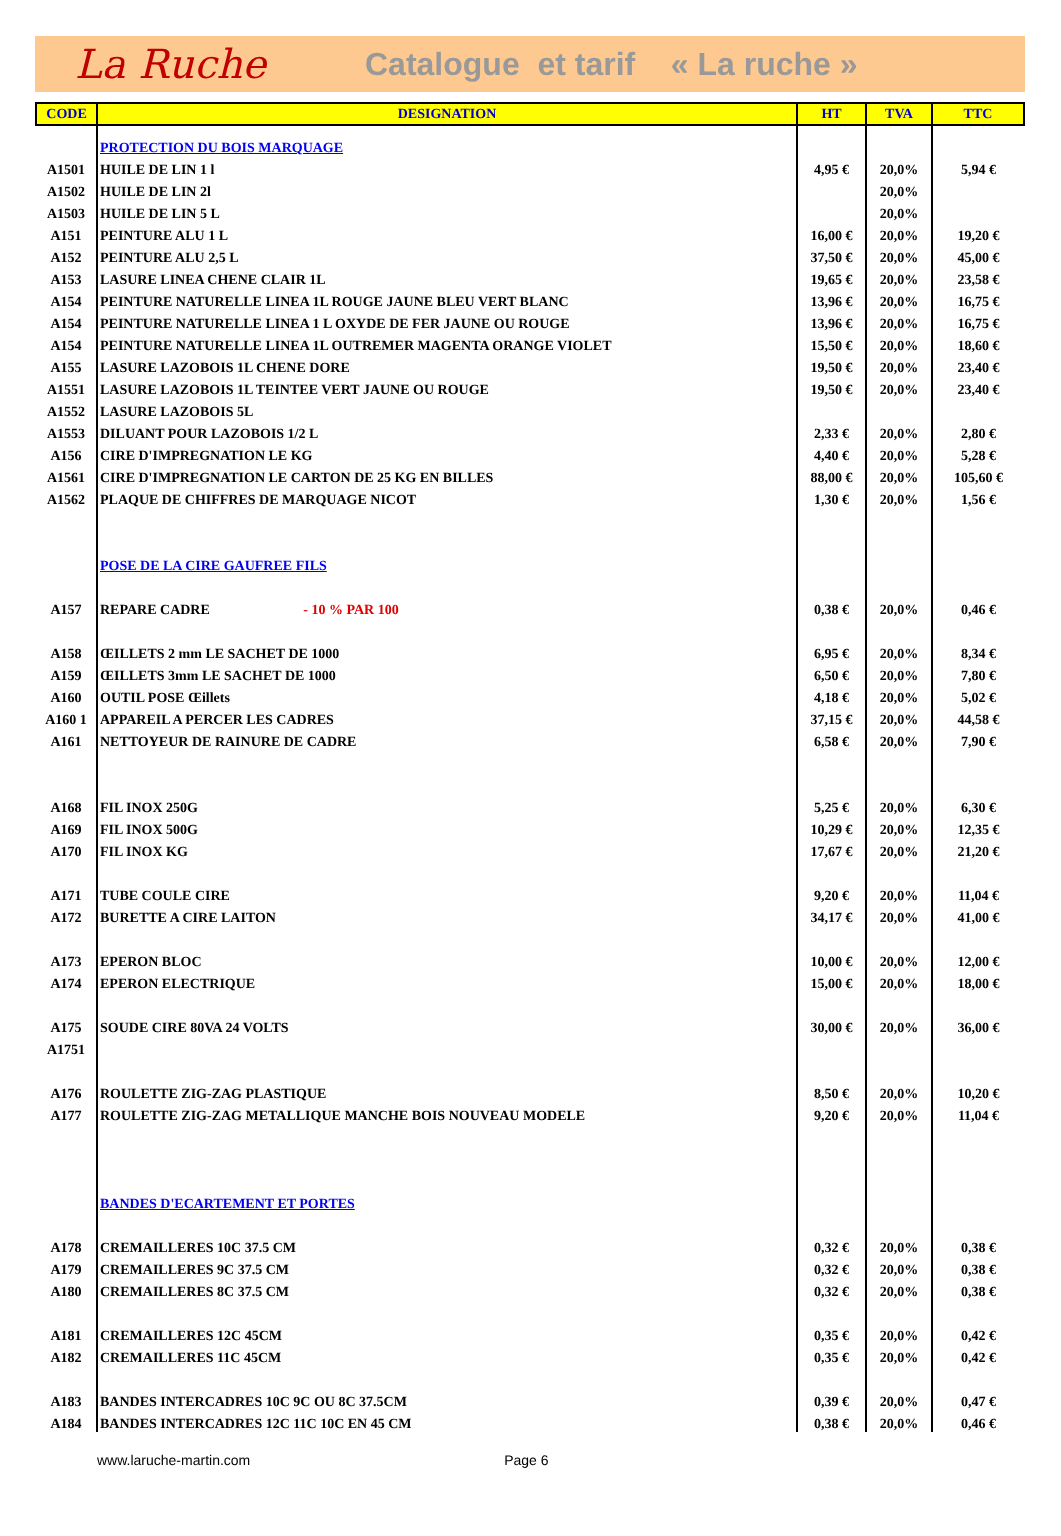La Ruche
Catalogue et tarif « La ruche »
| CODE | DESIGNATION | HT | TVA | TTC |
| --- | --- | --- | --- | --- |
| | PROTECTION DU BOIS MARQUAGE | | | |
| A1501 | HUILE DE LIN 1 l | 4,95 € | 20,0% | 5,94 € |
| A1502 | HUILE DE LIN 2l | | 20,0% | |
| A1503 | HUILE DE LIN 5 L | | 20,0% | |
| A151 | PEINTURE ALU 1 L | 16,00 € | 20,0% | 19,20 € |
| A152 | PEINTURE ALU 2,5 L | 37,50 € | 20,0% | 45,00 € |
| A153 | LASURE LINEA CHENE CLAIR 1L | 19,65 € | 20,0% | 23,58 € |
| A154 | PEINTURE NATURELLE LINEA 1L ROUGE JAUNE BLEU VERT BLANC | 13,96 € | 20,0% | 16,75 € |
| A154 | PEINTURE NATURELLE LINEA 1 L OXYDE DE FER JAUNE OU ROUGE | 13,96 € | 20,0% | 16,75 € |
| A154 | PEINTURE NATURELLE LINEA 1L OUTREMER MAGENTA ORANGE VIOLET | 15,50 € | 20,0% | 18,60 € |
| A155 | LASURE LAZOBOIS 1L CHENE DORE | 19,50 € | 20,0% | 23,40 € |
| A1551 | LASURE LAZOBOIS 1L TEINTEE VERT JAUNE OU ROUGE | 19,50 € | 20,0% | 23,40 € |
| A1552 | LASURE LAZOBOIS 5L | | | |
| A1553 | DILUANT POUR LAZOBOIS 1/2 L | 2,33 € | 20,0% | 2,80 € |
| A156 | CIRE D'IMPREGNATION LE KG | 4,40 € | 20,0% | 5,28 € |
| A1561 | CIRE D'IMPREGNATION LE CARTON DE 25 KG EN BILLES | 88,00 € | 20,0% | 105,60 € |
| A1562 | PLAQUE DE CHIFFRES DE MARQUAGE NICOT | 1,30 € | 20,0% | 1,56 € |
| | POSE DE LA CIRE GAUFREE FILS | | | |
| A157 | REPARE CADRE - 10 % PAR 100 | 0,38 € | 20,0% | 0,46 € |
| A158 | ŒILLETS 2 mm LE SACHET DE 1000 | 6,95 € | 20,0% | 8,34 € |
| A159 | ŒILLETS 3mm LE SACHET DE 1000 | 6,50 € | 20,0% | 7,80 € |
| A160 | OUTIL POSE Œillets | 4,18 € | 20,0% | 5,02 € |
| A160 1 | APPAREIL A PERCER LES CADRES | 37,15 € | 20,0% | 44,58 € |
| A161 | NETTOYEUR DE RAINURE DE CADRE | 6,58 € | 20,0% | 7,90 € |
| A168 | FIL INOX 250G | 5,25 € | 20,0% | 6,30 € |
| A169 | FIL INOX 500G | 10,29 € | 20,0% | 12,35 € |
| A170 | FIL INOX KG | 17,67 € | 20,0% | 21,20 € |
| A171 | TUBE COULE CIRE | 9,20 € | 20,0% | 11,04 € |
| A172 | BURETTE A CIRE LAITON | 34,17 € | 20,0% | 41,00 € |
| A173 | EPERON BLOC | 10,00 € | 20,0% | 12,00 € |
| A174 | EPERON ELECTRIQUE | 15,00 € | 20,0% | 18,00 € |
| A175 | SOUDE CIRE 80VA 24 VOLTS | 30,00 € | 20,0% | 36,00 € |
| A1751 | | | | |
| A176 | ROULETTE ZIG-ZAG PLASTIQUE | 8,50 € | 20,0% | 10,20 € |
| A177 | ROULETTE ZIG-ZAG METALLIQUE MANCHE BOIS NOUVEAU MODELE | 9,20 € | 20,0% | 11,04 € |
| | BANDES D'ECARTEMENT ET PORTES | | | |
| A178 | CREMAILLERES 10C 37.5 CM | 0,32 € | 20,0% | 0,38 € |
| A179 | CREMAILLERES 9C 37.5 CM | 0,32 € | 20,0% | 0,38 € |
| A180 | CREMAILLERES 8C 37.5 CM | 0,32 € | 20,0% | 0,38 € |
| A181 | CREMAILLERES 12C 45CM | 0,35 € | 20,0% | 0,42 € |
| A182 | CREMAILLERES 11C 45CM | 0,35 € | 20,0% | 0,42 € |
| A183 | BANDES INTERCADRES 10C 9C OU 8C 37.5CM | 0,39 € | 20,0% | 0,47 € |
| A184 | BANDES INTERCADRES 12C 11C 10C EN 45 CM | 0,38 € | 20,0% | 0,46 € |
www.laruche-martin.com Page 6